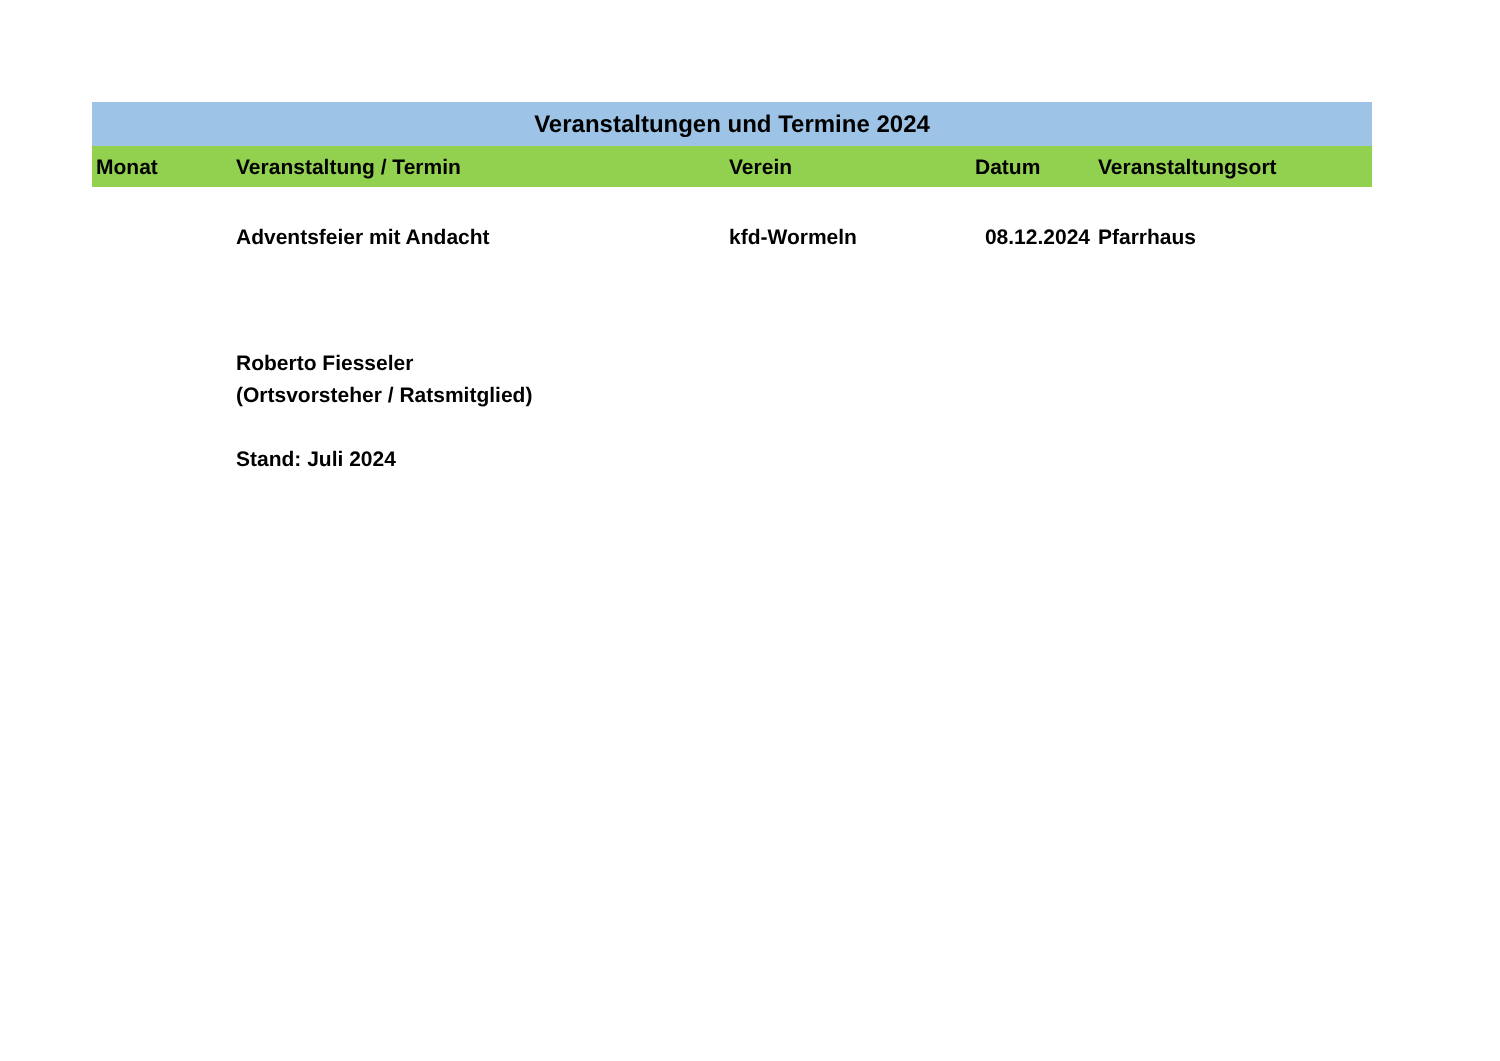| Veranstaltungen und Termine 2024 | | | | |
| --- | --- | --- | --- | --- |
| Monat | Veranstaltung / Termin | Verein | Datum | Veranstaltungsort |
| | Adventsfeier mit Andacht | kfd-Wormeln | 08.12.2024 | Pfarrhaus |
| | Roberto Fiesseler | | | |
| | (Ortsvorsteher / Ratsmitglied) | | | |
| | Stand: Juli 2024 | | | |